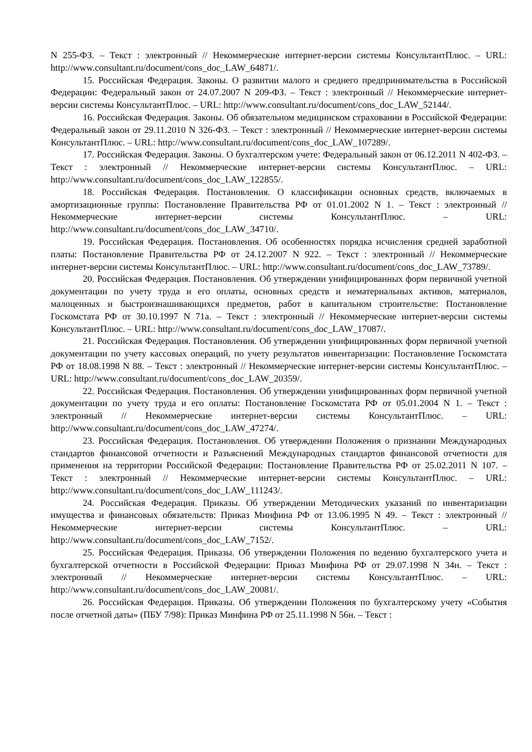N 255-ФЗ. – Текст : электронный // Некоммерческие интернет-версии системы КонсультантПлюс. – URL: http://www.consultant.ru/document/cons_doc_LAW_64871/.
15. Российская Федерация. Законы. О развитии малого и среднего предпринимательства в Российской Федерации: Федеральный закон от 24.07.2007 N 209-ФЗ. – Текст : электронный // Некоммерческие интернет-версии системы КонсультантПлюс. – URL: http://www.consultant.ru/document/cons_doc_LAW_52144/.
16. Российская Федерация. Законы. Об обязательном медицинском страховании в Российской Федерации: Федеральный закон от 29.11.2010 N 326-ФЗ. – Текст : электронный // Некоммерческие интернет-версии системы КонсультантПлюс. – URL: http://www.consultant.ru/document/cons_doc_LAW_107289/.
17. Российская Федерация. Законы. О бухгалтерском учете: Федеральный закон от 06.12.2011 N 402-ФЗ. – Текст : электронный // Некоммерческие интернет-версии системы КонсультантПлюс. – URL: http://www.consultant.ru/document/cons_doc_LAW_122855/.
18. Российская Федерация. Постановления. О классификации основных средств, включаемых в амортизационные группы: Постановление Правительства РФ от 01.01.2002 N 1. – Текст : электронный // Некоммерческие интернет-версии системы КонсультантПлюс. – URL: http://www.consultant.ru/document/cons_doc_LAW_34710/.
19. Российская Федерация. Постановления. Об особенностях порядка исчисления средней заработной платы: Постановление Правительства РФ от 24.12.2007 N 922. – Текст : электронный // Некоммерческие интернет-версии системы КонсультантПлюс. – URL: http://www.consultant.ru/document/cons_doc_LAW_73789/.
20. Российская Федерация. Постановления. Об утверждении унифицированных форм первичной учетной документации по учету труда и его оплаты, основных средств и нематериальных активов, материалов, малоценных и быстроизнашивающихся предметов, работ в капитальном строительстве: Постановление Госкомстата РФ от 30.10.1997 N 71а. – Текст : электронный // Некоммерческие интернет-версии системы КонсультантПлюс. – URL: http://www.consultant.ru/document/cons_doc_LAW_17087/.
21. Российская Федерация. Постановления. Об утверждении унифицированных форм первичной учетной документации по учету кассовых операций, по учету результатов инвентаризации: Постановление Госкомстата РФ от 18.08.1998 N 88. – Текст : электронный // Некоммерческие интернет-версии системы КонсультантПлюс. – URL: http://www.consultant.ru/document/cons_doc_LAW_20359/.
22. Российская Федерация. Постановления. Об утверждении унифицированных форм первичной учетной документации по учету труда и его оплаты: Постановление Госкомстата РФ от 05.01.2004 N 1. – Текст : электронный // Некоммерческие интернет-версии системы КонсультантПлюс. – URL: http://www.consultant.ru/document/cons_doc_LAW_47274/.
23. Российская Федерация. Постановления. Об утверждении Положения о признании Международных стандартов финансовой отчетности и Разъяснений Международных стандартов финансовой отчетности для применения на территории Российской Федерации: Постановление Правительства РФ от 25.02.2011 N 107. – Текст : электронный // Некоммерческие интернет-версии системы КонсультантПлюс. – URL: http://www.consultant.ru/document/cons_doc_LAW_111243/.
24. Российская Федерация. Приказы. Об утверждении Методических указаний по инвентаризации имущества и финансовых обязательств: Приказ Минфина РФ от 13.06.1995 N 49. – Текст : электронный // Некоммерческие интернет-версии системы КонсультантПлюс. – URL: http://www.consultant.ru/document/cons_doc_LAW_7152/.
25. Российская Федерация. Приказы. Об утверждении Положения по ведению бухгалтерского учета и бухгалтерской отчетности в Российской Федерации: Приказ Минфина РФ от 29.07.1998 N 34н. – Текст : электронный // Некоммерческие интернет-версии системы КонсультантПлюс. – URL: http://www.consultant.ru/document/cons_doc_LAW_20081/.
26. Российская Федерация. Приказы. Об утверждении Положения по бухгалтерскому учету «События после отчетной даты» (ПБУ 7/98): Приказ Минфина РФ от 25.11.1998 N 56н. – Текст :